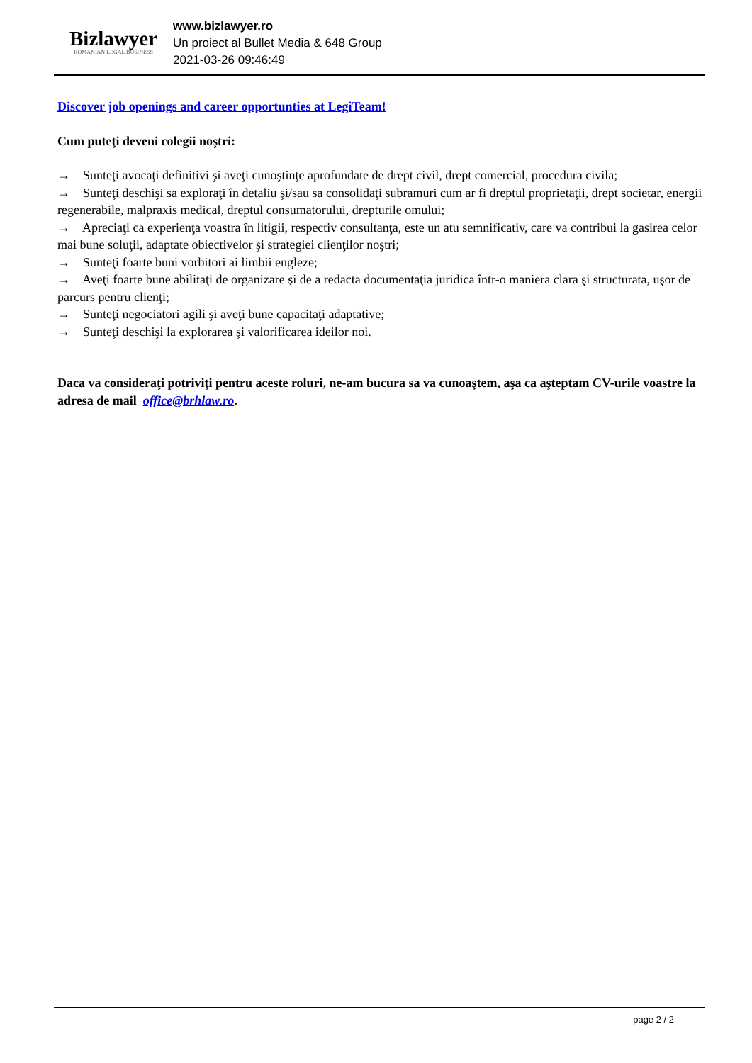Bizlawyer
ROMANIAN LEGAL BUSINESS
www.bizlawyer.ro
Un proiect al Bullet Media & 648 Group
2021-03-26 09:46:49
Discover job openings and career opportunties at LegiTeam!
Cum puteţi deveni colegii noştri:
→ Sunteţi avocaţi definitivi şi aveţi cunoştinţe aprofundate de drept civil, drept comercial, procedura civila;
→ Sunteţi deschişi sa exploraţi în detaliu şi/sau sa consolidaţi subramuri cum ar fi dreptul proprietaţii, drept societar, energii regenerabile, malpraxis medical, dreptul consumatorului, drepturile omului;
→ Apreciaţi ca experienţa voastra în litigii, respectiv consultanţa, este un atu semnificativ, care va contribui la gasirea celor mai bune soluţii, adaptate obiectivelor şi strategiei clienţilor noştri;
→ Sunteţi foarte buni vorbitori ai limbii engleze;
→ Aveţi foarte bune abilitaţi de organizare şi de a redacta documentaţia juridica într-o maniera clara şi structurata, uşor de parcurs pentru clienţi;
→ Sunteţi negociatori agili şi aveţi bune capacitaţi adaptative;
→ Sunteţi deschişi la explorarea şi valorificarea ideilor noi.
Daca va consideraţi potriviţi pentru aceste roluri, ne-am bucura sa va cunoaştem, aşa ca aşteptam CV-urile voastre la adresa de mail office@brhlaw.ro.
page 2 / 2